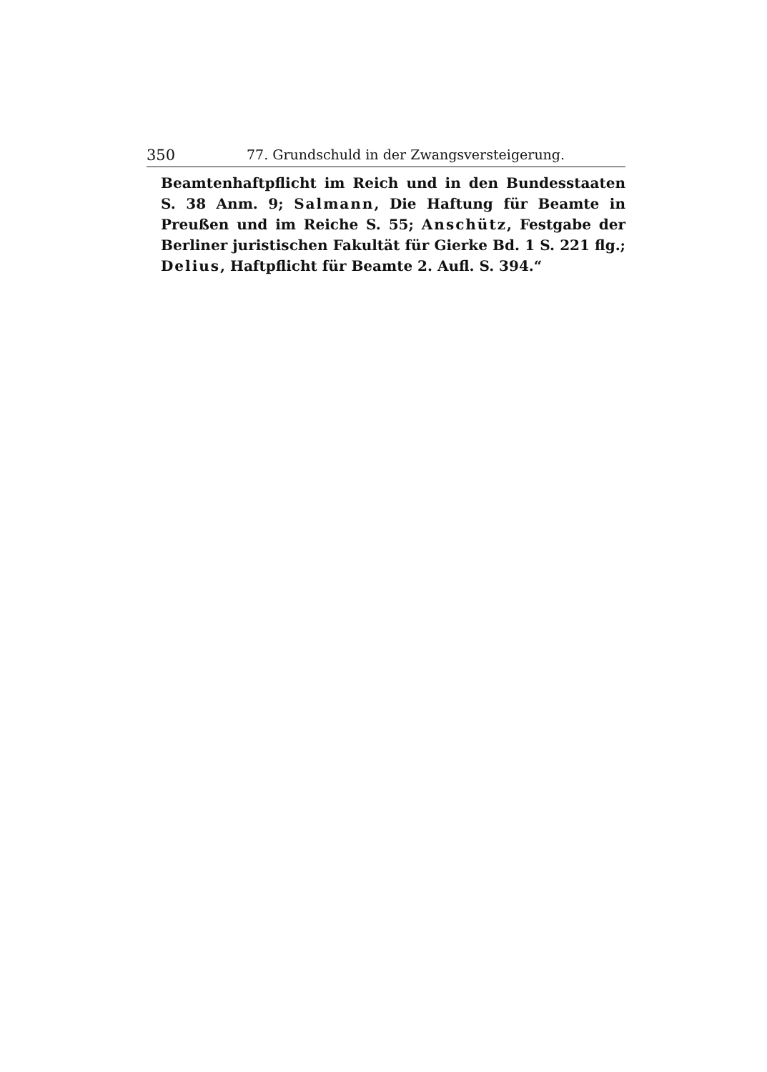350 77. Grundschuld in der Zwangsversteigerung.
Beamtenhaftpflicht im Reich und in den Bundesstaaten S. 38 Anm. 9; Salmann, Die Haftung für Beamte in Preußen und im Reiche S. 55; Anschütz, Festgabe der Berliner juristischen Fakultät für Gierke Bd. 1 S. 221 flg.; Delius, Haftpflicht für Beamte 2. Aufl. S. 394.“